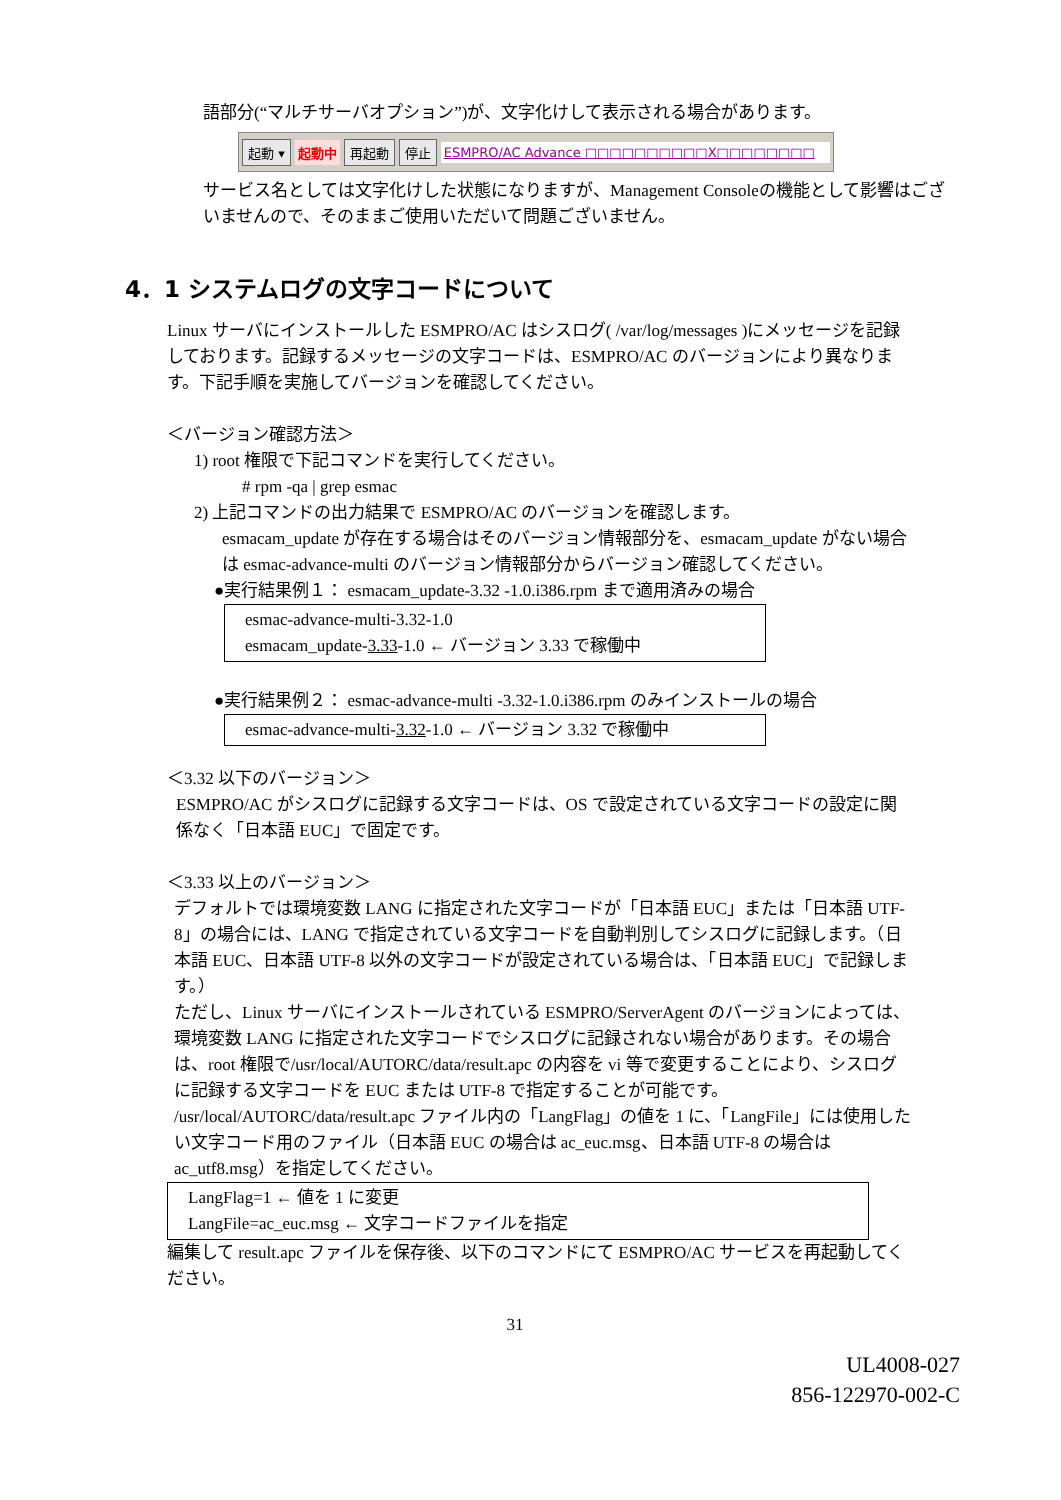語部分(“マルチサーバオプション”)が、文字化けして表示される場合があります。
起動 ▾ 起動中 再起動 停止 ESMPRO/AC Advance □□□□□□□□□□X□□□□□□□□
サービス名としては文字化けした状態になりますが、Management Consoleの機能として影響はございませんので、そのままご使用いただいて問題ございません。
4．1 システムログの文字コードについて
Linux サーバにインストールした ESMPRO/AC はシスログ( /var/log/messages )にメッセージを記録しております。記録するメッセージの文字コードは、ESMPRO/AC のバージョンにより異なります。下記手順を実施してバージョンを確認してください。
＜バージョン確認方法＞
1) root 権限で下記コマンドを実行してください。
# rpm -qa | grep esmac
2) 上記コマンドの出力結果で ESMPRO/AC のバージョンを確認します。
esmacam_update が存在する場合はそのバージョン情報部分を、esmacam_update がない場合は esmac-advance-multi のバージョン情報部分からバージョン確認してください。
●実行結果例１： esmacam_update-3.32 -1.0.i386.rpm まで適用済みの場合
esmac-advance-multi-3.32-1.0
esmacam_update-3.33-1.0 ← バージョン 3.33 で稼働中
●実行結果例２： esmac-advance-multi -3.32-1.0.i386.rpm のみインストールの場合
esmac-advance-multi-3.32-1.0 ← バージョン 3.32 で稼働中
＜3.32 以下のバージョン＞
ESMPRO/AC がシスログに記録する文字コードは、OS で設定されている文字コードの設定に関係なく「日本語 EUC」で固定です。
＜3.33 以上のバージョン＞
デフォルトでは環境変数 LANG に指定された文字コードが「日本語 EUC」または「日本語 UTF-8」の場合には、LANG で指定されている文字コードを自動判別してシスログに記録します。（日本語 EUC、日本語 UTF-8 以外の文字コードが設定されている場合は、「日本語 EUC」で記録します。）
ただし、Linux サーバにインストールされている ESMPRO/ServerAgent のバージョンによっては、環境変数 LANG に指定された文字コードでシスログに記録されない場合があります。その場合は、root 権限で/usr/local/AUTORC/data/result.apc の内容を vi 等で変更することにより、シスログに記録する文字コードを EUC または UTF-8 で指定することが可能です。
/usr/local/AUTORC/data/result.apc ファイル内の「LangFlag」の値を 1 に、「LangFile」には使用したい文字コード用のファイル（日本語 EUC の場合は ac_euc.msg、日本語 UTF-8 の場合は ac_utf8.msg）を指定してください。
LangFlag=1 ← 値を 1 に変更
LangFile=ac_euc.msg ← 文字コードファイルを指定
編集して result.apc ファイルを保存後、以下のコマンドにて ESMPRO/AC サービスを再起動してください。
31
UL4008-027
856-122970-002-C